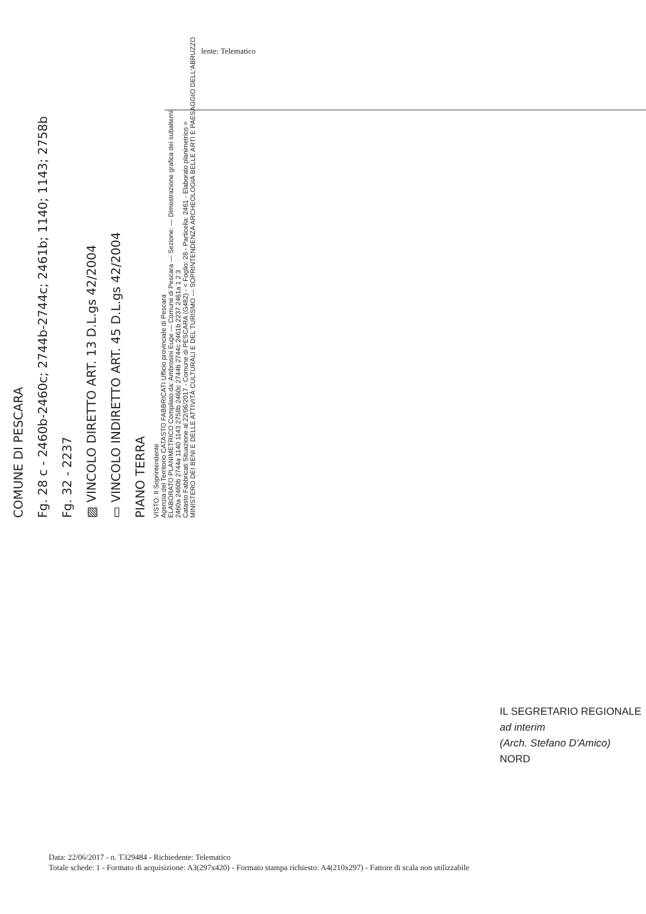lente: Telematico
COMUNE DI PESCARA
Fg. 28 c - 2460b-2460c; 2744b-2744c; 2461b; 1140; 1143; 2758b
Fg. 32 - 2237
▨ VINCOLO DIRETTO ART. 13 D.L.gs 42/2004
▭ VINCOLO INDIRETTO ART. 45 D.L.gs 42/2004
PIANO TERRA
VISTO: Il Soprintendente
Agenzia del Territorio CATASTO FABBRICATI Ufficio provinciale di Pescara
ELABORATO PLANIMETRICO Compilato da: Ambrosini Euge — Comune di Pescara — Sezione: — Dimostrazione grafica dei subalterni
2460a 2460b 2744a 1140 1143 2758b 2460c 2744b 2744c 2461b 2237 2461a 1 2 3
Catasto Fabbricati Situazione al 22/06/2017 - Comune di PESCARA (G482) - < Foglio: 28 - Particella: 2461 - Elaborato planimetrico >
MINISTERO DEI BENI E DELLE ATTIVITÀ CULTURALI E DEL TURISMO — SOPRINTENDENZA ARCHEOLOGIA BELLE ARTI E PAESAGGIO DELL'ABRUZZO
IL SEGRETARIO REGIONALE ad interim
(Arch. Stefano D'Amico)
NORD
Data: 22/06/2017 - n. T329484 - Richiedente: Telematico
Totale schede: 1 - Formato di acquisizione: A3(297x420) - Formato stampa richiesto: A4(210x297) - Fattore di scala non utilizzabile